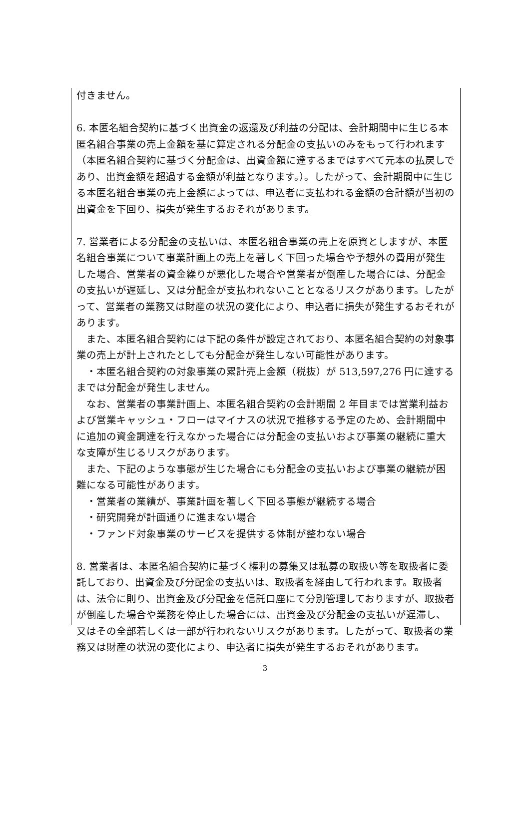付きません。
6. 本匿名組合契約に基づく出資金の返還及び利益の分配は、会計期間中に生じる本匿名組合事業の売上金額を基に算定される分配金の支払いのみをもって行われます（本匿名組合契約に基づく分配金は、出資金額に達するまではすべて元本の払戻しであり、出資金額を超過する金額が利益となります。）。したがって、会計期間中に生じる本匿名組合事業の売上金額によっては、申込者に支払われる金額の合計額が当初の出資金を下回り、損失が発生するおそれがあります。
7. 営業者による分配金の支払いは、本匿名組合事業の売上を原資としますが、本匿名組合事業について事業計画上の売上を著しく下回った場合や予想外の費用が発生した場合、営業者の資金繰りが悪化した場合や営業者が倒産した場合には、分配金の支払いが遅延し、又は分配金が支払われないこととなるリスクがあります。したがって、営業者の業務又は財産の状況の変化により、申込者に損失が発生するおそれがあります。
　また、本匿名組合契約には下記の条件が設定されており、本匿名組合契約の対象事業の売上が計上されたとしても分配金が発生しない可能性があります。
　・本匿名組合契約の対象事業の累計売上金額（税抜）が 513,597,276 円に達するまでは分配金が発生しません。
　なお、営業者の事業計画上、本匿名組合契約の会計期間 2 年目までは営業利益および営業キャッシュ・フローはマイナスの状況で推移する予定のため、会計期間中に追加の資金調達を行えなかった場合には分配金の支払いおよび事業の継続に重大な支障が生じるリスクがあります。
　また、下記のような事態が生じた場合にも分配金の支払いおよび事業の継続が困難になる可能性があります。
・営業者の業績が、事業計画を著しく下回る事態が継続する場合
・研究開発が計画通りに進まない場合
・ファンド対象事業のサービスを提供する体制が整わない場合
8. 営業者は、本匿名組合契約に基づく権利の募集又は私募の取扱い等を取扱者に委託しており、出資金及び分配金の支払いは、取扱者を経由して行われます。取扱者は、法令に則り、出資金及び分配金を信託口座にて分別管理しておりますが、取扱者が倒産した場合や業務を停止した場合には、出資金及び分配金の支払いが遅滞し、又はその全部若しくは一部が行われないリスクがあります。したがって、取扱者の業務又は財産の状況の変化により、申込者に損失が発生するおそれがあります。
3